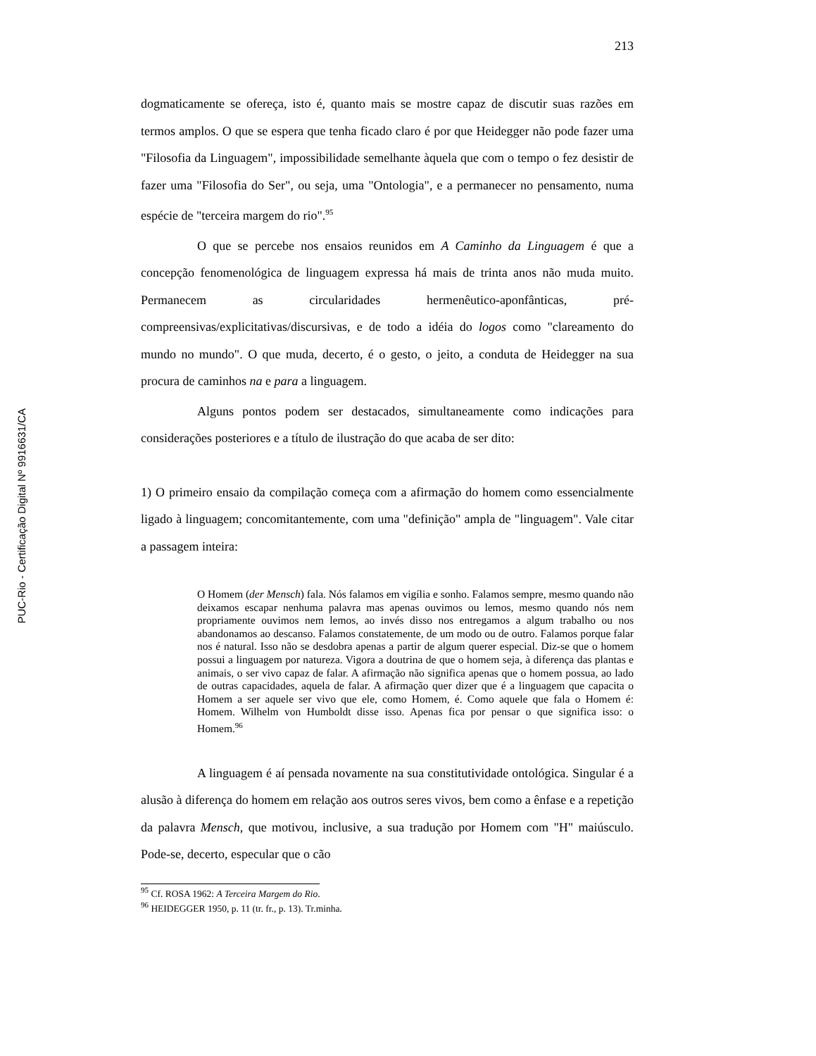PUC-Rio - Certificação Digital Nº 9916631/CA
213
dogmaticamente se ofereça, isto é, quanto mais se mostre capaz de discutir suas razões em termos amplos. O que se espera que tenha ficado claro é por que Heidegger não pode fazer uma "Filosofia da Linguagem", impossibilidade semelhante àquela que com o tempo o fez desistir de fazer uma "Filosofia do Ser", ou seja, uma "Ontologia", e a permanecer no pensamento, numa espécie de "terceira margem do rio".<sup>95</sup>
O que se percebe nos ensaios reunidos em A Caminho da Linguagem é que a concepção fenomenológica de linguagem expressa há mais de trinta anos não muda muito. Permanecem as circularidades hermenêutico-aponfânticas, pré-compreensivas/explicitativas/discursivas, e de todo a idéia do logos como "clareamento do mundo no mundo". O que muda, decerto, é o gesto, o jeito, a conduta de Heidegger na sua procura de caminhos na e para a linguagem.
Alguns pontos podem ser destacados, simultaneamente como indicações para considerações posteriores e a título de ilustração do que acaba de ser dito:
1) O primeiro ensaio da compilação começa com a afirmação do homem como essencialmente ligado à linguagem; concomitantemente, com uma "definição" ampla de "linguagem". Vale citar a passagem inteira:
O Homem (der Mensch) fala. Nós falamos em vigília e sonho. Falamos sempre, mesmo quando não deixamos escapar nenhuma palavra mas apenas ouvimos ou lemos, mesmo quando nós nem propriamente ouvimos nem lemos, ao invés disso nos entregamos a algum trabalho ou nos abandonamos ao descanso. Falamos constatemente, de um modo ou de outro. Falamos porque falar nos é natural. Isso não se desdobra apenas a partir de algum querer especial. Diz-se que o homem possui a linguagem por natureza. Vigora a doutrina de que o homem seja, à diferença das plantas e animais, o ser vivo capaz de falar. A afirmação não significa apenas que o homem possua, ao lado de outras capacidades, aquela de falar. A afirmação quer dizer que é a linguagem que capacita o Homem a ser aquele ser vivo que ele, como Homem, é. Como aquele que fala o Homem é: Homem. Wilhelm von Humboldt disse isso. Apenas fica por pensar o que significa isso: o Homem.<sup>96</sup>
A linguagem é aí pensada novamente na sua constitutividade ontológica. Singular é a alusão à diferença do homem em relação aos outros seres vivos, bem como a ênfase e a repetição da palavra Mensch, que motivou, inclusive, a sua tradução por Homem com "H" maiúsculo. Pode-se, decerto, especular que o cão
<sup>95</sup> Cf. ROSA 1962: A Terceira Margem do Rio.
<sup>96</sup> HEIDEGGER 1950, p. 11 (tr. fr., p. 13). Tr.minha.